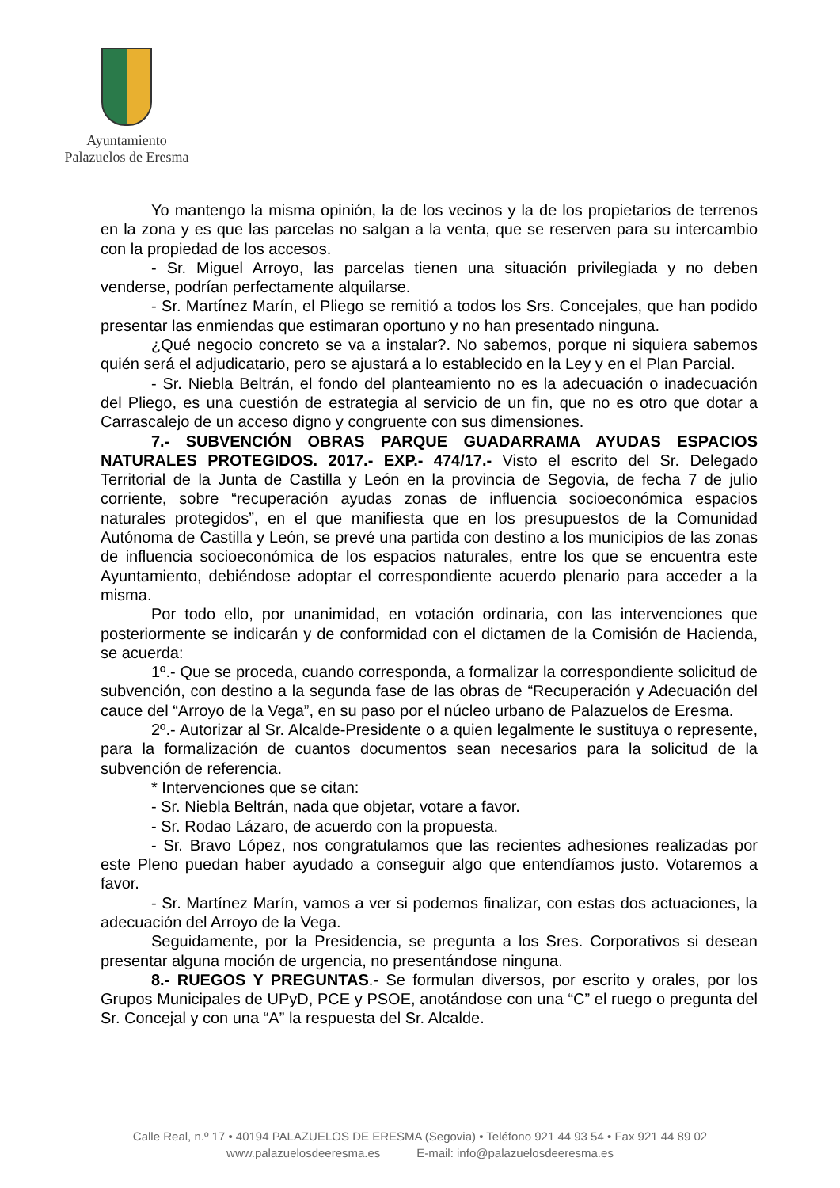Ayuntamiento
Palazuelos de Eresma
Yo mantengo la misma opinión, la de los vecinos y la de los propietarios de terrenos en la zona y es que las parcelas no salgan a la venta, que se reserven para su intercambio con la propiedad de los accesos.
- Sr. Miguel Arroyo, las parcelas tienen una situación privilegiada y no deben venderse, podrían perfectamente alquilarse.
- Sr. Martínez Marín, el Pliego se remitió a todos los Srs. Concejales, que han podido presentar las enmiendas que estimaran oportuno y no han presentado ninguna.
¿Qué negocio concreto se va a instalar?. No sabemos, porque ni siquiera sabemos quién será el adjudicatario, pero se ajustará a lo establecido en la Ley y en el Plan Parcial.
- Sr. Niebla Beltrán, el fondo del planteamiento no es la adecuación o inadecuación del Pliego, es una cuestión de estrategia al servicio de un fin, que no es otro que dotar a Carrascalejo de un acceso digno y congruente con sus dimensiones.
7.- SUBVENCIÓN OBRAS PARQUE GUADARRAMA AYUDAS ESPACIOS NATURALES PROTEGIDOS. 2017.- EXP.- 474/17.- Visto el escrito del Sr. Delegado Territorial de la Junta de Castilla y León en la provincia de Segovia, de fecha 7 de julio corriente, sobre “recuperación ayudas zonas de influencia socioeconómica espacios naturales protegidos”, en el que manifiesta que en los presupuestos de la Comunidad Autónoma de Castilla y León, se prevé una partida con destino a los municipios de las zonas de influencia socioeconómica de los espacios naturales, entre los que se encuentra este Ayuntamiento, debiéndose adoptar el correspondiente acuerdo plenario para acceder a la misma.
Por todo ello, por unanimidad, en votación ordinaria, con las intervenciones que posteriormente se indicarán y de conformidad con el dictamen de la Comisión de Hacienda, se acuerda:
1º.- Que se proceda, cuando corresponda, a formalizar la correspondiente solicitud de subvención, con destino a la segunda fase de las obras de “Recuperación y Adecuación del cauce del “Arroyo de la Vega”, en su paso por el núcleo urbano de Palazuelos de Eresma.
2º.- Autorizar al Sr. Alcalde-Presidente o a quien legalmente le sustituya o represente, para la formalización de cuantos documentos sean necesarios para la solicitud de la subvención de referencia.
* Intervenciones que se citan:
- Sr. Niebla Beltrán, nada que objetar, votare a favor.
- Sr. Rodao Lázaro, de acuerdo con la propuesta.
- Sr. Bravo López, nos congratulamos que las recientes adhesiones realizadas por este Pleno puedan haber ayudado a conseguir algo que entendíamos justo. Votaremos a favor.
- Sr. Martínez Marín, vamos a ver si podemos finalizar, con estas dos actuaciones, la adecuación del Arroyo de la Vega.
Seguidamente, por la Presidencia, se pregunta a los Sres. Corporativos si desean presentar alguna moción de urgencia, no presentándose ninguna.
8.- RUEGOS Y PREGUNTAS.- Se formulan diversos, por escrito y orales, por los Grupos Municipales de UPyD, PCE y PSOE, anotándose con una “C” el ruego o pregunta del Sr. Concejal y con una “A” la respuesta del Sr. Alcalde.
Calle Real, n.º 17 • 40194 PALAZUELOS DE ERESMA (Segovia) • Teléfono 921 44 93 54 • Fax 921 44 89 02
www.palazuelosdeeresma.es E-mail: info@palazuelosdeeresma.es